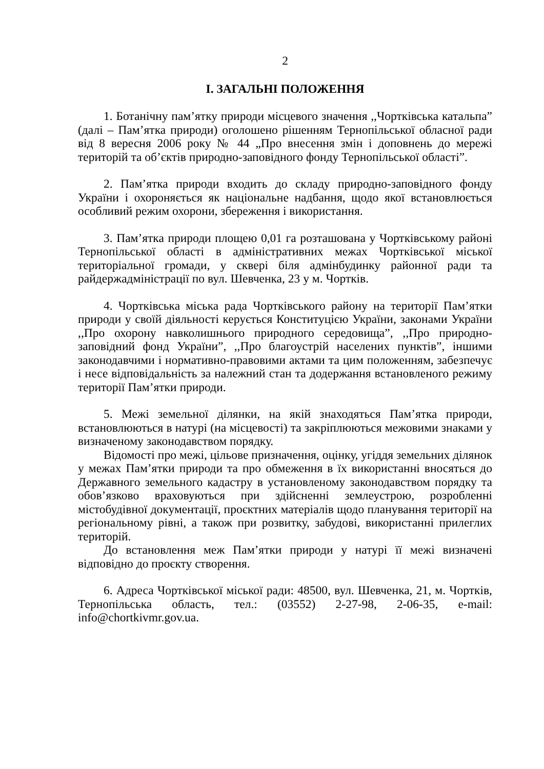2
І. ЗАГАЛЬНІ ПОЛОЖЕННЯ
1. Ботанічну пам’ятку природи місцевого значення ,,Чортківська катальпа” (далі – Пам’ятка природи) оголошено рішенням Тернопільської обласної ради від 8 вересня 2006 року № 44 „Про внесення змін і доповнень до мережі територій та об’єктів природно-заповідного фонду Тернопільської області”.
2. Пам’ятка природи входить до складу природно-заповідного фонду України і охороняється як національне надбання, щодо якої встановлюється особливий режим охорони, збереження і використання.
3. Пам’ятка природи площею 0,01 га розташована у Чортківському районі Тернопільської області в адміністративних межах Чортківської міської територіальної громади, у сквері біля адмінбудинку районної ради та райдержадміністрації по вул. Шевченка, 23 у м. Чортків.
4. Чортківська міська рада Чортківського району на території Пам’ятки природи у своїй діяльності керується Конституцією України, законами України ,,Про охорону навколишнього природного середовища”, ,,Про природно-заповідний фонд України”, ,,Про благоустрій населених пунктів”, іншими законодавчими і нормативно-правовими актами та цим положенням, забезпечує і несе відповідальність за належний стан та додержання встановленого режиму території Пам’ятки природи.
5. Межі земельної ділянки, на якій знаходяться Пам’ятка природи, встановлюються в натурі (на місцевості) та закріплюються межовими знаками у визначеному законодавством порядку.
Відомості про межі, цільове призначення, оцінку, угіддя земельних ділянок у межах Пам’ятки природи та про обмеження в їх використанні вносяться до Державного земельного кадастру в установленому законодавством порядку та обов’язково враховуються при здійсненні землеустрою, розробленні містобудівної документації, проєктних матеріалів щодо планування території на регіональному рівні, а також при розвитку, забудові, використанні прилеглих територій.
До встановлення меж Пам’ятки природи у натурі її межі визначені відповідно до проєкту створення.
6. Адреса Чортківської міської ради: 48500, вул. Шевченка, 21, м. Чортків, Тернопільська область, тел.: (03552) 2-27-98, 2-06-35, e-mail: info@chortkivmr.gov.ua.